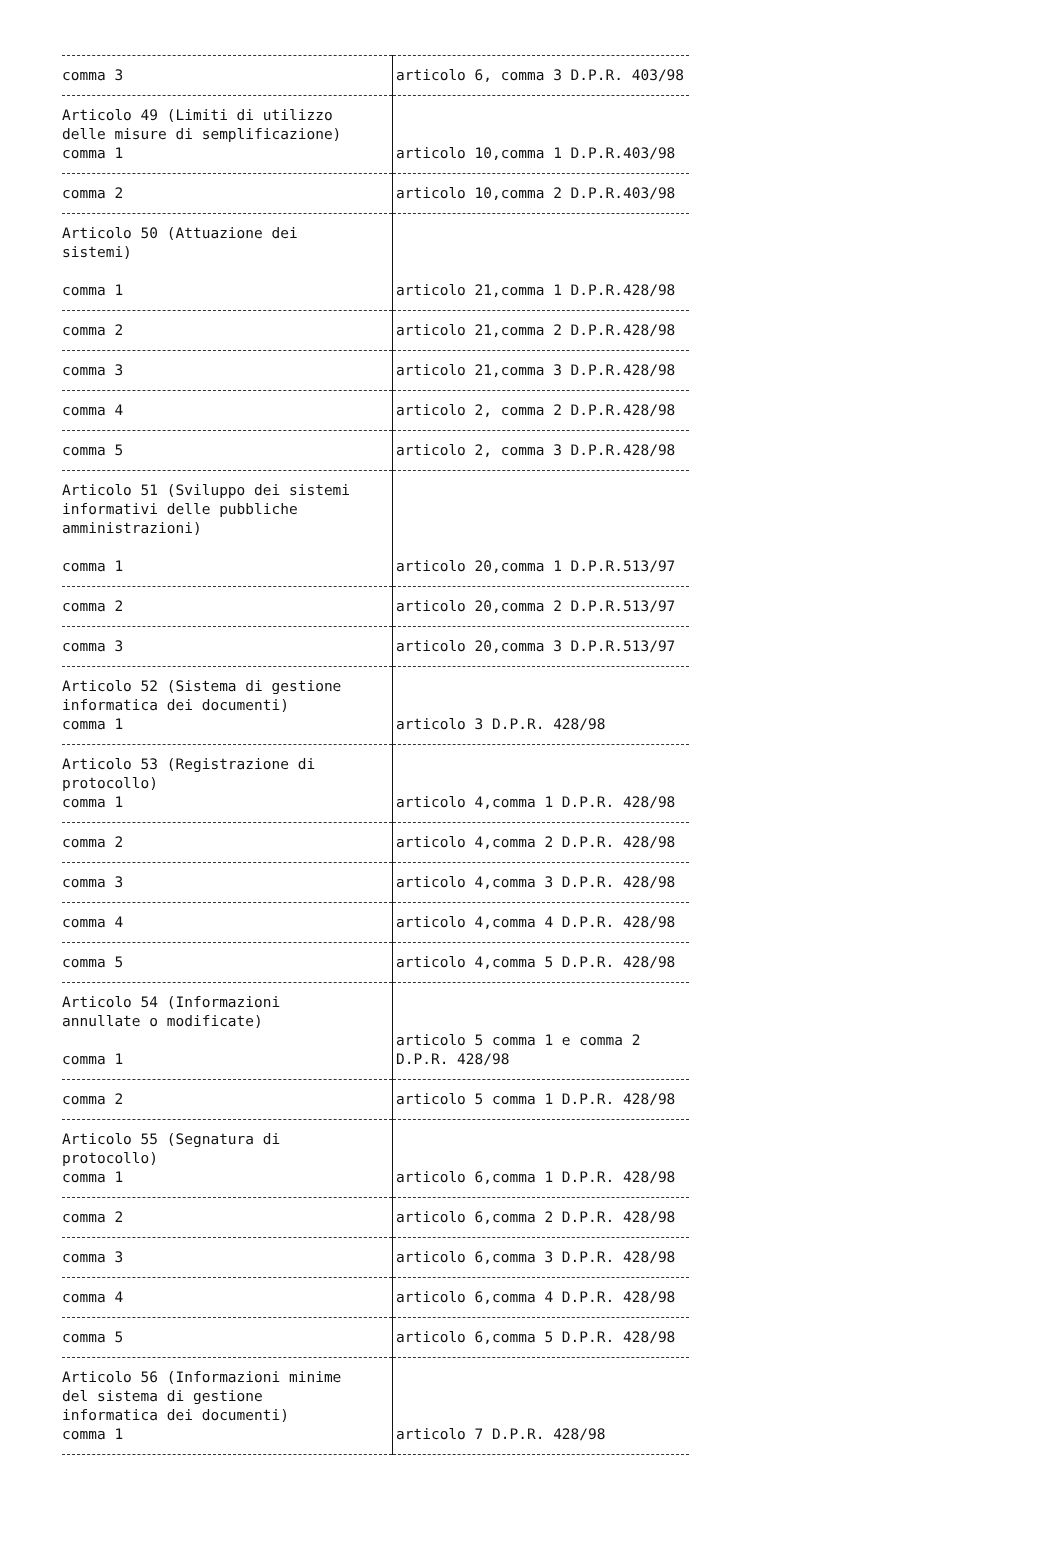| comma 3 | articolo 6, comma 3 D.P.R. 403/98 |
| Articolo 49 (Limiti di utilizzo delle misure di semplificazione) comma 1 | articolo 10,comma 1 D.P.R.403/98 |
| comma 2 | articolo 10,comma 2 D.P.R.403/98 |
| Articolo 50 (Attuazione dei sistemi) comma 1 | articolo 21,comma 1 D.P.R.428/98 |
| comma 2 | articolo 21,comma 2 D.P.R.428/98 |
| comma 3 | articolo 21,comma 3 D.P.R.428/98 |
| comma 4 | articolo 2, comma 2 D.P.R.428/98 |
| comma 5 | articolo 2, comma 3 D.P.R.428/98 |
| Articolo 51 (Sviluppo dei sistemi informativi delle pubbliche amministrazioni) comma 1 | articolo 20,comma 1 D.P.R.513/97 |
| comma 2 | articolo 20,comma 2 D.P.R.513/97 |
| comma 3 | articolo 20,comma 3 D.P.R.513/97 |
| Articolo 52 (Sistema di gestione informatica dei documenti) comma 1 | articolo 3 D.P.R. 428/98 |
| Articolo 53 (Registrazione di protocollo) comma 1 | articolo 4,comma 1 D.P.R. 428/98 |
| comma 2 | articolo 4,comma 2 D.P.R. 428/98 |
| comma 3 | articolo 4,comma 3 D.P.R. 428/98 |
| comma 4 | articolo 4,comma 4 D.P.R. 428/98 |
| comma 5 | articolo 4,comma 5 D.P.R. 428/98 |
| Articolo 54 (Informazioni annullate o modificate) comma 1 | articolo 5 comma 1 e comma 2 D.P.R. 428/98 |
| comma 2 | articolo 5 comma 1 D.P.R. 428/98 |
| Articolo 55 (Segnatura di protocollo) comma 1 | articolo 6,comma 1 D.P.R. 428/98 |
| comma 2 | articolo 6,comma 2 D.P.R. 428/98 |
| comma 3 | articolo 6,comma 3 D.P.R. 428/98 |
| comma 4 | articolo 6,comma 4 D.P.R. 428/98 |
| comma 5 | articolo 6,comma 5 D.P.R. 428/98 |
| Articolo 56 (Informazioni minime del sistema di gestione informatica dei documenti) comma 1 | articolo 7 D.P.R. 428/98 |